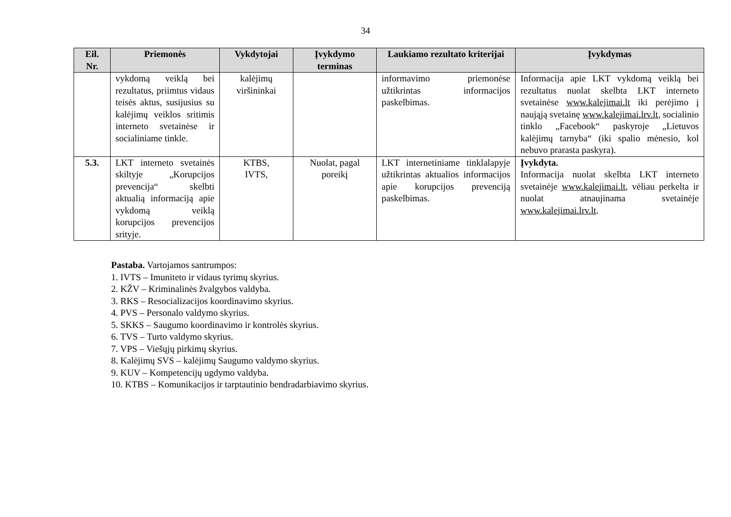34
| Eil. Nr. | Priemonės | Vykdytojai | Įvykdymo terminas | Laukiamo rezultato kriterijai | Įvykdymas |
| --- | --- | --- | --- | --- | --- |
| | vykdomą veiklą bei rezultatus, priimtus vidaus teisės aktus, susijusius su kalėjimų veiklos sritimis interneto svetainėse ir socialiniame tinkle. | kalėjimų viršininkai | | informavimo priemonėse užtikrintas informacijos paskelbimas. | Informacija apie LKT vykdomą veiklą bei rezultatus nuolat skelbta LKT interneto svetainėse www.kalejimai.lt iki perėjimo į naująją svetainę www.kalejimai.lrv.lt , socialinio tinklo „Facebook“ paskyroje „Lietuvos kalėjimų tarnyba“ (iki spalio mėnesio, kol nebuvo prarasta paskyra). |
| 5.3. | LKT interneto svetainės skiltyje „Korupcijos prevencija“ skelbti aktualią informaciją apie vykdomą veiklą korupcijos prevencijos srityje. | KTBS, IVTS, | Nuolat, pagal poreikį | LKT internetiniame tinklalapyje užtikrintas aktualios informacijos apie korupcijos prevenciją paskelbimas. | Įvykdyta. Informacija nuolat skelbta LKT interneto svetainėje www.kalejimai.lt , vėliau perkelta ir nuolat atnaujinama svetainėje www.kalejimai.lrv.lt . |
Pastaba. Vartojamos santrumpos:
1. IVTS – Imuniteto ir vidaus tyrimų skyrius.
2. KŽV – Kriminalinės žvalgybos valdyba.
3. RKS – Resocializacijos koordinavimo skyrius.
4. PVS – Personalo valdymo skyrius.
5. SKKS – Saugumo koordinavimo ir kontrolės skyrius.
6. TVS – Turto valdymo skyrius.
7. VPS – Viešųjų pirkimų skyrius.
8. Kalėjimų SVS – kalėjimų Saugumo valdymo skyrius.
9. KUV – Kompetencijų ugdymo valdyba.
10. KTBS – Komunikacijos ir tarptautinio bendradarbiavimo skyrius.